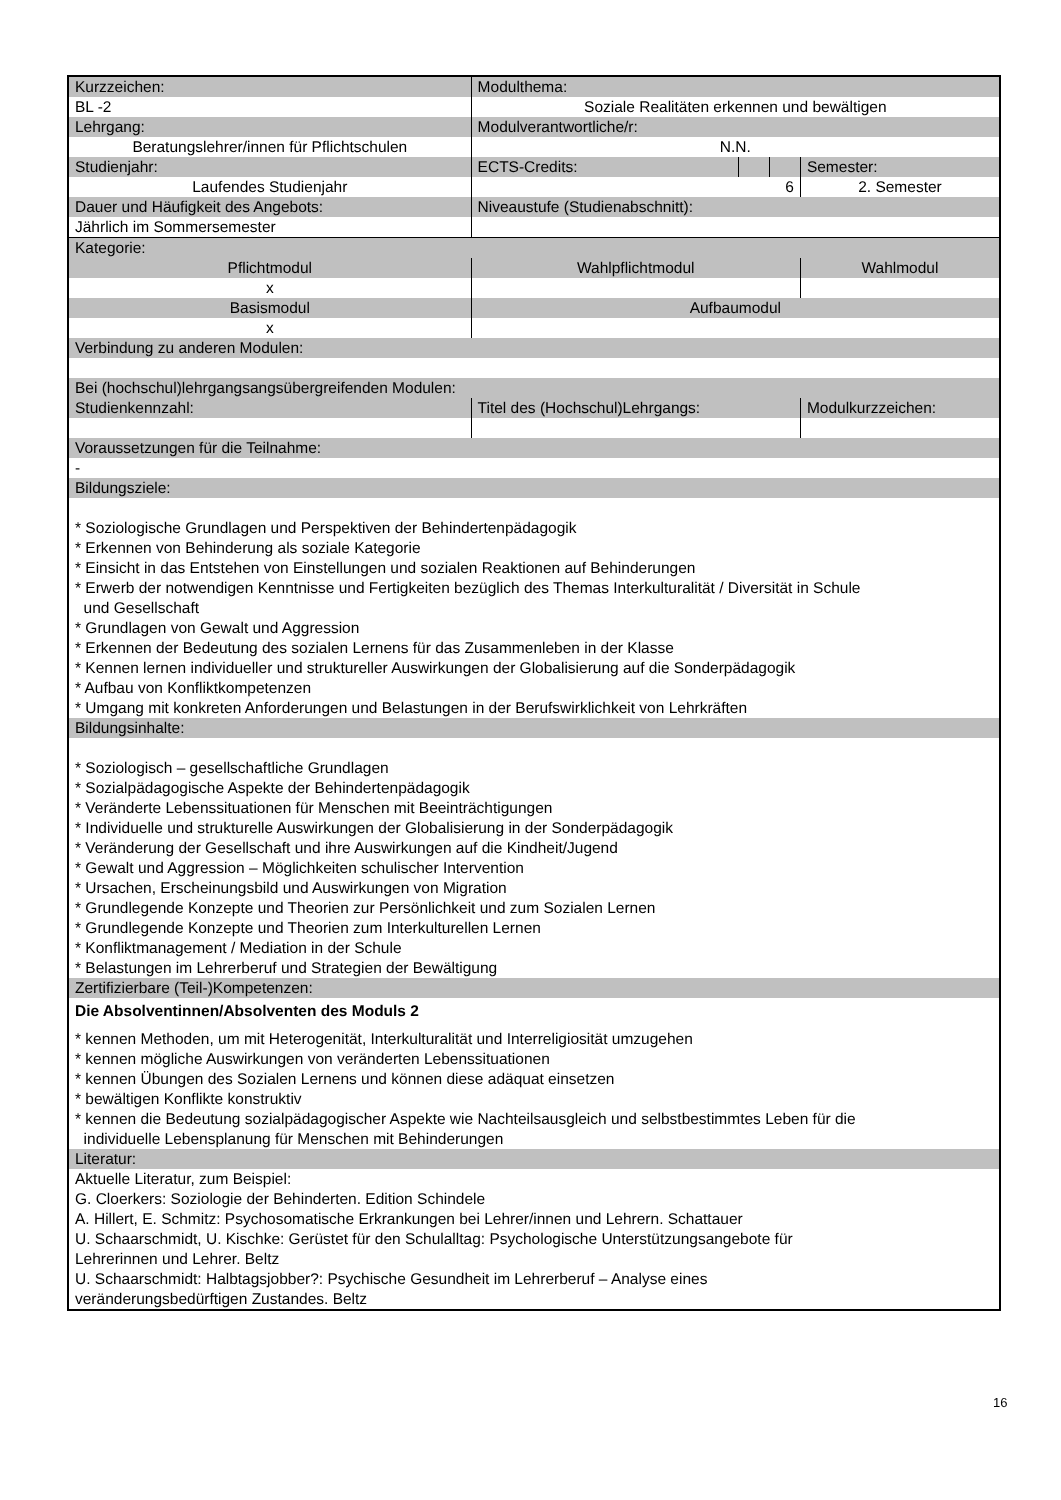| Kurzzeichen: | | Modulthema: | | | | |
| BL -2 | | Soziale Realitäten erkennen und bewältigen | | | | |
| Lehrgang: | | | Modulverantwortliche/r: | | | |
| Beratungslehrer/innen für Pflichtschulen | | | N.N. | | | |
| Studienjahr: | | | ECTS-Credits: | | | Semester: |
| Laufendes Studienjahr | | | 6 | | | 2. Semester |
| Dauer und Häufigkeit des Angebots: | | | Niveaustufe (Studienabschnitt): | | | |
| Jährlich im Sommersemester | | | | | | |
| Kategorie: | | | | | | |
| Pflichtmodul | Wahlpflichtmodul | | | | | Wahlmodul |
| x | | | | | | |
| Basismodul | | | Aufbaumodul | | | |
| x | | | | | | |
| Verbindung zu anderen Modulen: | | | | | | |
| Bei (hochschul)lehrgangsangsübergreifenden Modulen: | | | | | | |
| Studienkennzahl: | | Titel des (Hochschul)Lehrgangs: | | | | Modulkurzzeichen: |
| Voraussetzungen für die Teilnahme: | | | | | | |
| - | | | | | | |
| Bildungsziele: | | | | | | |
| * Soziologische Grundlagen und Perspektiven der Behindertenpädagogik * Erkennen von Behinderung als soziale Kategorie * Einsicht in das Entstehen von Einstellungen und sozialen Reaktionen auf Behinderungen * Erwerb der notwendigen Kenntnisse und Fertigkeiten bezüglich des Themas Interkulturalität / Diversität in Schule und Gesellschaft * Grundlagen von Gewalt und Aggression * Erkennen der Bedeutung des sozialen Lernens für das Zusammenleben in der Klasse * Kennen lernen individueller und struktureller Auswirkungen der Globalisierung auf die Sonderpädagogik * Aufbau von Konfliktkompetenzen * Umgang mit konkreten Anforderungen und Belastungen in der Berufswirklichkeit von Lehrkräften | | | | | | |
| Bildungsinhalte: | | | | | | |
| * Soziologisch – gesellschaftliche Grundlagen * Sozialpädagogische Aspekte der Behindertenpädagogik * Veränderte Lebenssituationen für Menschen mit Beeinträchtigungen * Individuelle und strukturelle Auswirkungen der Globalisierung in der Sonderpädagogik * Veränderung der Gesellschaft und ihre Auswirkungen auf die Kindheit/Jugend * Gewalt und Aggression – Möglichkeiten schulischer Intervention * Ursachen, Erscheinungsbild und Auswirkungen von Migration * Grundlegende Konzepte und Theorien zur Persönlichkeit und zum Sozialen Lernen * Grundlegende Konzepte und Theorien zum Interkulturellen Lernen * Konfliktmanagement / Mediation in der Schule * Belastungen im Lehrerberuf und Strategien der Bewältigung | | | | | | |
| Zertifizierbare (Teil-)Kompetenzen: | | | | | | |
| Die Absolventinnen/Absolventen des Moduls 2 * kennen Methoden, um mit Heterogenität, Interkulturalität und Interreligiosität umzugehen * kennen mögliche Auswirkungen von veränderten Lebenssituationen * kennen Übungen des Sozialen Lernens und können diese adäquat einsetzen * bewältigen Konflikte konstruktiv * kennen die Bedeutung sozialpädagogischer Aspekte wie Nachteilsausgleich und selbstbestimmtes Leben für die individuelle Lebensplanung für Menschen mit Behinderungen | | | | | | |
| Literatur: | | | | | | |
| Aktuelle Literatur, zum Beispiel: G. Cloerkers: Soziologie der Behinderten. Edition Schindele A. Hillert, E. Schmitz: Psychosomatische Erkrankungen bei Lehrer/innen und Lehrern. Schattauer U. Schaarschmidt, U. Kischke: Gerüstet für den Schulalltag: Psychologische Unterstützungsangebote für Lehrerinnen und Lehrer. Beltz U. Schaarschmidt: Halbtagsjobber?: Psychische Gesundheit im Lehrerberuf – Analyse eines veränderungsbedürftigen Zustandes. Beltz | | | | | | |
16